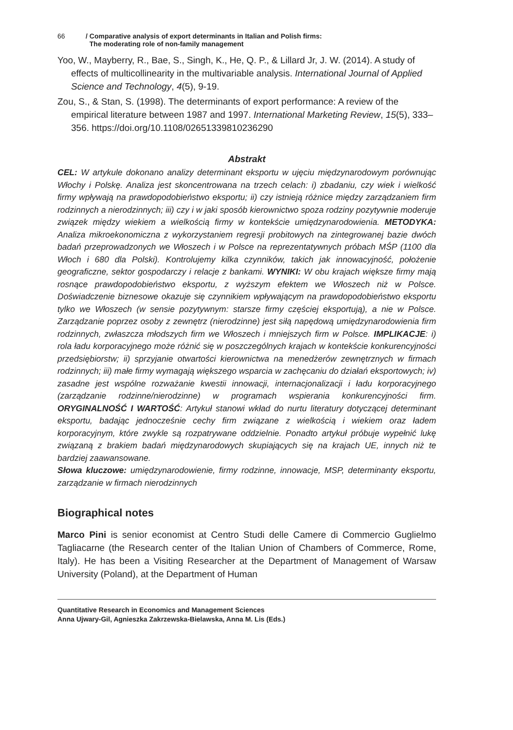66 / Comparative analysis of export determinants in Italian and Polish firms:
The moderating role of non-family management
Yoo, W., Mayberry, R., Bae, S., Singh, K., He, Q. P., & Lillard Jr, J. W. (2014). A study of effects of multicollinearity in the multivariable analysis. International Journal of Applied Science and Technology, 4(5), 9-19.
Zou, S., & Stan, S. (1998). The determinants of export performance: A review of the empirical literature between 1987 and 1997. International Marketing Review, 15(5), 333–356. https://doi.org/10.1108/02651339810236290
Abstrakt
CEL: W artykule dokonano analizy determinant eksportu w ujęciu międzynarodowym porównując Włochy i Polskę. Analiza jest skoncentrowana na trzech celach: i) zbadaniu, czy wiek i wielkość firmy wpływają na prawdopodobieństwo eksportu; ii) czy istnieją różnice między zarządzaniem firm rodzinnych a nierodzinnych; iii) czy i w jaki sposób kierownictwo spoza rodziny pozytywnie moderuje związek między wiekiem a wielkością firmy w kontekście umiędzynarodowienia. METODYKA: Analiza mikroekonomiczna z wykorzystaniem regresji probitowych na zintegrowanej bazie dwóch badań przeprowadzonych we Włoszech i w Polsce na reprezentatywnych próbach MŚP (1100 dla Włoch i 680 dla Polski). Kontrolujemy kilka czynników, takich jak innowacyjność, położenie geograficzne, sektor gospodarczy i relacje z bankami. WYNIKI: W obu krajach większe firmy mają rosnące prawdopodobieństwo eksportu, z wyższym efektem we Włoszech niż w Polsce. Doświadczenie biznesowe okazuje się czynnikiem wpływającym na prawdopodobieństwo eksportu tylko we Włoszech (w sensie pozytywnym: starsze firmy częściej eksportują), a nie w Polsce. Zarządzanie poprzez osoby z zewnętrz (nierodzinne) jest siłą napędową umiędzynarodowienia firm rodzinnych, zwłaszcza młodszych firm we Włoszech i mniejszych firm w Polsce. IMPLIKACJE: i) rola ładu korporacyjnego może różnić się w poszczególnych krajach w kontekście konkurencyjności przedsiębiorstw; ii) sprzyjanie otwartości kierownictwa na menedżerów zewnętrznych w firmach rodzinnych; iii) małe firmy wymagają większego wsparcia w zachęcaniu do działań eksportowych; iv) zasadne jest wspólne rozważanie kwestii innowacji, internacjonalizacji i ładu korporacyjnego (zarządzanie rodzinne/nierodzinne) w programach wspierania konkurencyjności firm. ORYGINALNOŚĆ I WARTOŚĆ: Artykuł stanowi wkład do nurtu literatury dotyczącej determinant eksportu, badając jednocześnie cechy firm związane z wielkością i wiekiem oraz ładem korporacyjnym, które zwykle są rozpatrywane oddzielnie. Ponadto artykuł próbuje wypełnić lukę związaną z brakiem badań międzynarodowych skupiających się na krajach UE, innych niż te bardziej zaawansowane.
Słowa kluczowe: umiędzynarodowienie, firmy rodzinne, innowacje, MSP, determinanty eksportu, zarządzanie w firmach nierodzinnych
Biographical notes
Marco Pini is senior economist at Centro Studi delle Camere di Commercio Guglielmo Tagliacarne (the Research center of the Italian Union of Chambers of Commerce, Rome, Italy). He has been a Visiting Researcher at the Department of Management of Warsaw University (Poland), at the Department of Human
Quantitative Research in Economics and Management Sciences
Anna Ujwary-Gil, Agnieszka Zakrzewska-Bielawska, Anna M. Lis (Eds.)